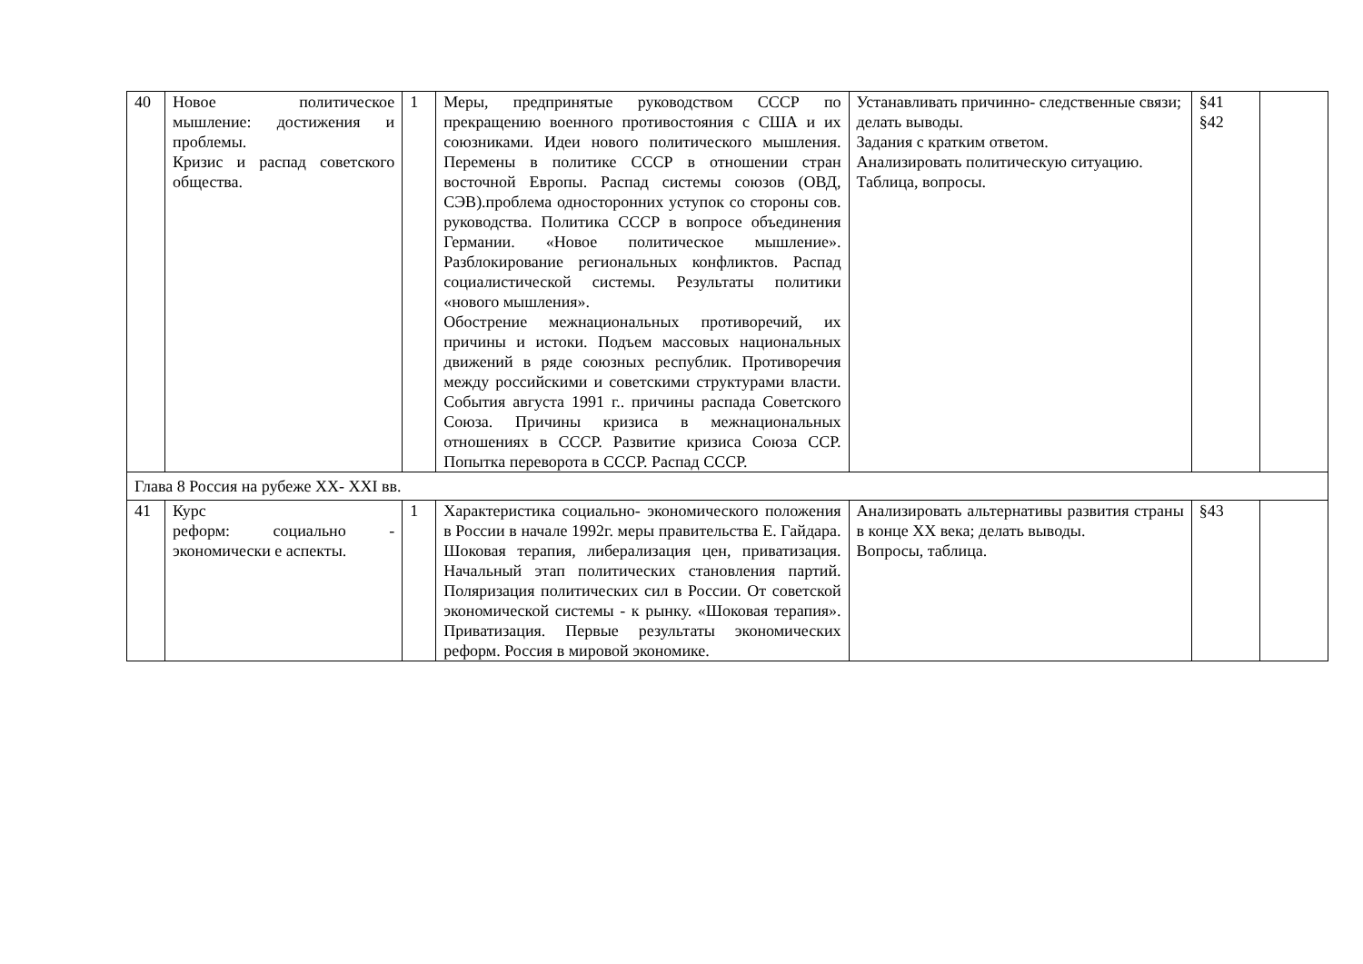| 40 | Новое политическое мышление: достижения и проблемы. Кризис и распад советского общества. | 1 | Меры, предпринятые руководством СССР по прекращению военного противостояния с США и их союзниками. Идеи нового политического мышления. Перемены в политике СССР в отношении стран восточной Европы. Распад системы союзов (ОВД, СЭВ).проблема односторонних уступок со стороны сов. руководства. Политика СССР в вопросе объединения Германии. «Новое политическое мышление». Разблокирование региональных конфликтов. Распад социалистической системы. Результаты политики «нового мышления». Обострение межнациональных противоречий, их причины и истоки. Подъем массовых национальных движений в ряде союзных республик. Противоречия между российскими и советскими структурами власти. События августа 1991 г.. причины распада Советского Союза. Причины кризиса в межнациональных отношениях в СССР. Развитие кризиса Союза ССР. Попытка переворота в СССР. Распад СССР. | Устанавливать причинно- следственные связи; делать выводы. Задания с кратким ответом. Анализировать политическую ситуацию. Таблица, вопросы. | §41 §42 | |
| Глава 8 Россия на рубеже XX- XXI вв. | | | | | | |
| 41 | Курс реформ: социально - экономически е аспекты. | 1 | Характеристика социально- экономического положения в России в начале 1992г. меры правительства Е. Гайдара. Шоковая терапия, либерализация цен, приватизация. Начальный этап политических становления партий. Поляризация политических сил в России. От советской экономической системы - к рынку. «Шоковая терапия». Приватизация. Первые результаты экономических реформ. Россия в мировой экономике. | Анализировать альтернативы развития страны в конце XX века; делать выводы. Вопросы, таблица. | §43 | |